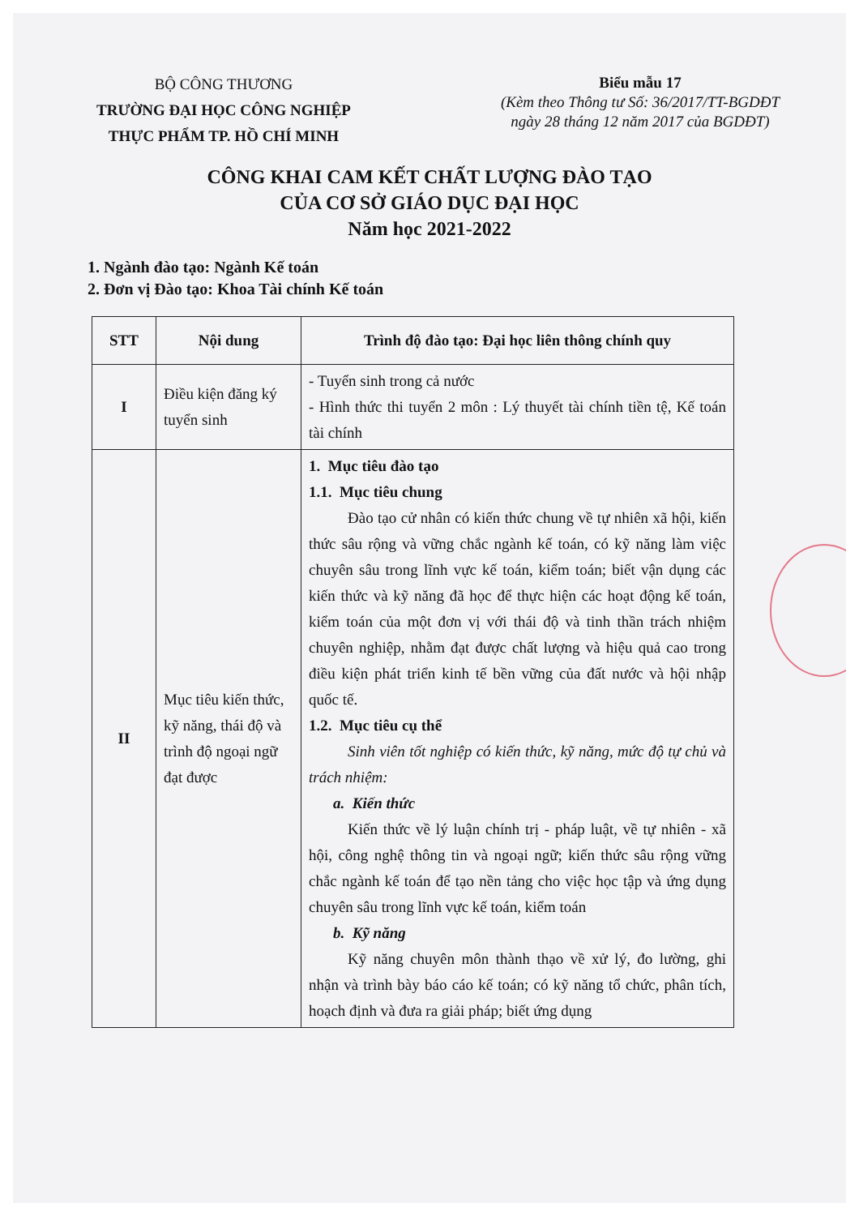BỘ CÔNG THƯƠNG
TRƯỜNG ĐẠI HỌC CÔNG NGHIỆP
THỰC PHẨM TP. HỒ CHÍ MINH
Biểu mẫu 17
(Kèm theo Thông tư Số: 36/2017/TT-BGDĐT
ngày 28 tháng 12 năm 2017 của BGDĐT)
CÔNG KHAI CAM KẾT CHẤT LƯỢNG ĐÀO TẠO
CỦA CƠ SỞ GIÁO DỤC ĐẠI HỌC
Năm học 2021-2022
1. Ngành đào tạo: Ngành Kế toán
2. Đơn vị Đào tạo: Khoa Tài chính Kế toán
| STT | Nội dung | Trình độ đào tạo: Đại học liên thông chính quy |
| --- | --- | --- |
| I | Điều kiện đăng ký tuyển sinh | - Tuyển sinh trong cả nước - Hình thức thi tuyển 2 môn : Lý thuyết tài chính tiền tệ, Kế toán tài chính |
| II | Mục tiêu kiến thức, kỹ năng, thái độ và trình độ ngoại ngữ đạt được | 1. Mục tiêu đào tạo 1.1. Mục tiêu chung Đào tạo cử nhân có kiến thức chung về tự nhiên xã hội, kiến thức sâu rộng và vững chắc ngành kế toán, có kỹ năng làm việc chuyên sâu trong lĩnh vực kế toán, kiểm toán; biết vận dụng các kiến thức và kỹ năng đã học để thực hiện các hoạt động kế toán, kiểm toán của một đơn vị với thái độ và tinh thần trách nhiệm chuyên nghiệp, nhằm đạt được chất lượng và hiệu quả cao trong điều kiện phát triển kinh tế bền vững của đất nước và hội nhập quốc tế. 1.2. Mục tiêu cụ thể Sinh viên tốt nghiệp có kiến thức, kỹ năng, mức độ tự chủ và trách nhiệm: a. Kiến thức Kiến thức về lý luận chính trị - pháp luật, về tự nhiên - xã hội, công nghệ thông tin và ngoại ngữ; kiến thức sâu rộng vững chắc ngành kế toán để tạo nền tảng cho việc học tập và ứng dụng chuyên sâu trong lĩnh vực kế toán, kiểm toán b. Kỹ năng Kỹ năng chuyên môn thành thạo về xử lý, đo lường, ghi nhận và trình bày báo cáo kế toán; có kỹ năng tổ chức, phân tích, hoạch định và đưa ra giải pháp; biết ứng dụng |